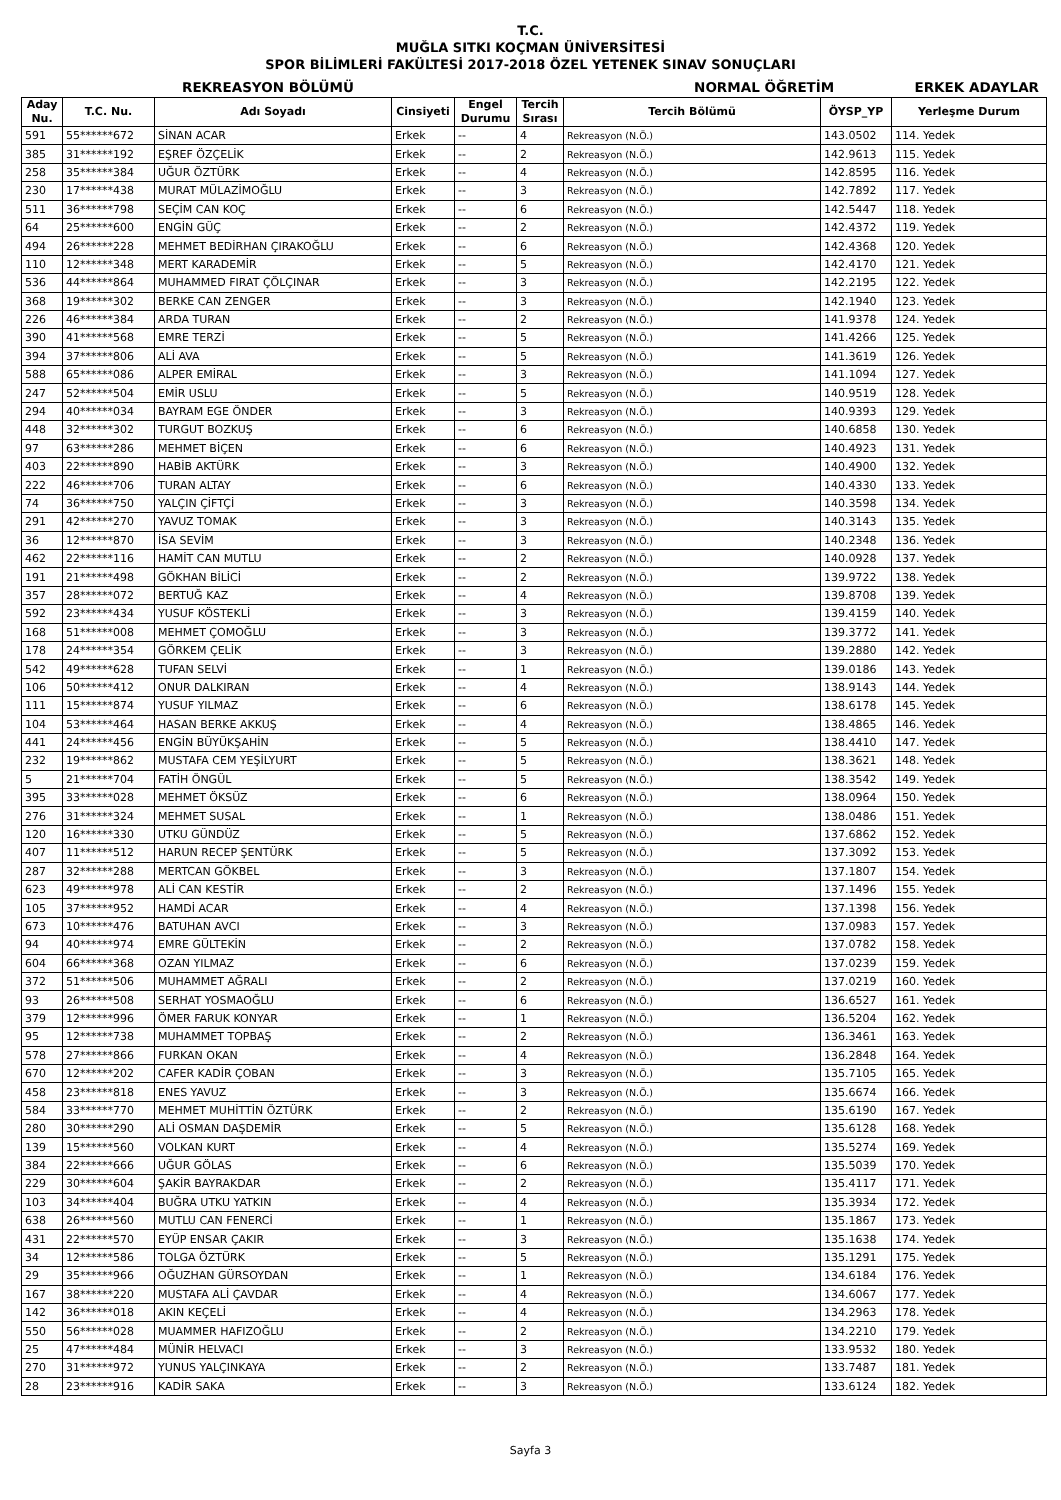T.C.
MUĞLA SITKI KOÇMAN ÜNİVERSİTESİ
SPOR BİLİMLERİ FAKÜLTESİ 2017-2018 ÖZEL YETENEK SINAV SONUÇLARI
REKREASYON BÖLÜMÜ NORMAL ÖĞRETİM ERKEK ADAYLAR
| Aday Nu. | T.C. Nu. | Adı Soyadı | Cinsiyeti | Engel Durumu | Tercih Sırası | Tercih Bölümü | ÖYSP_YP | Yerleşme Durum |
| --- | --- | --- | --- | --- | --- | --- | --- | --- |
| 591 | 55******672 | SİNAN ACAR | Erkek | -- | 4 | Rekreasyon (N.Ö.) | 143.0502 | 114. Yedek |
| 385 | 31******192 | EŞREF ÖZÇELİK | Erkek | -- | 2 | Rekreasyon (N.Ö.) | 142.9613 | 115. Yedek |
| 258 | 35******384 | UĞUR ÖZTÜRK | Erkek | -- | 4 | Rekreasyon (N.Ö.) | 142.8595 | 116. Yedek |
| 230 | 17******438 | MURAT MÜLAZİMOĞLU | Erkek | -- | 3 | Rekreasyon (N.Ö.) | 142.7892 | 117. Yedek |
| 511 | 36******798 | SEÇİM CAN KOÇ | Erkek | -- | 6 | Rekreasyon (N.Ö.) | 142.5447 | 118. Yedek |
| 64 | 25******600 | ENGİN GÜÇ | Erkek | -- | 2 | Rekreasyon (N.Ö.) | 142.4372 | 119. Yedek |
| 494 | 26******228 | MEHMET BEDİRHAN ÇIRAKOĞLU | Erkek | -- | 6 | Rekreasyon (N.Ö.) | 142.4368 | 120. Yedek |
| 110 | 12******348 | MERT KARADEMİR | Erkek | -- | 5 | Rekreasyon (N.Ö.) | 142.4170 | 121. Yedek |
| 536 | 44******864 | MUHAMMED FIRAT ÇÖLÇINAR | Erkek | -- | 3 | Rekreasyon (N.Ö.) | 142.2195 | 122. Yedek |
| 368 | 19******302 | BERKE CAN ZENGER | Erkek | -- | 3 | Rekreasyon (N.Ö.) | 142.1940 | 123. Yedek |
| 226 | 46******384 | ARDA TURAN | Erkek | -- | 2 | Rekreasyon (N.Ö.) | 141.9378 | 124. Yedek |
| 390 | 41******568 | EMRE TERZİ | Erkek | -- | 5 | Rekreasyon (N.Ö.) | 141.4266 | 125. Yedek |
| 394 | 37******806 | ALİ AVA | Erkek | -- | 5 | Rekreasyon (N.Ö.) | 141.3619 | 126. Yedek |
| 588 | 65******086 | ALPER EMİRAL | Erkek | -- | 3 | Rekreasyon (N.Ö.) | 141.1094 | 127. Yedek |
| 247 | 52******504 | EMİR USLU | Erkek | -- | 5 | Rekreasyon (N.Ö.) | 140.9519 | 128. Yedek |
| 294 | 40******034 | BAYRAM EGE ÖNDER | Erkek | -- | 3 | Rekreasyon (N.Ö.) | 140.9393 | 129. Yedek |
| 448 | 32******302 | TURGUT BOZKUŞ | Erkek | -- | 6 | Rekreasyon (N.Ö.) | 140.6858 | 130. Yedek |
| 97 | 63******286 | MEHMET BİÇEN | Erkek | -- | 6 | Rekreasyon (N.Ö.) | 140.4923 | 131. Yedek |
| 403 | 22******890 | HABİB AKTÜRK | Erkek | -- | 3 | Rekreasyon (N.Ö.) | 140.4900 | 132. Yedek |
| 222 | 46******706 | TURAN ALTAY | Erkek | -- | 6 | Rekreasyon (N.Ö.) | 140.4330 | 133. Yedek |
| 74 | 36******750 | YALÇIN ÇİFTÇİ | Erkek | -- | 3 | Rekreasyon (N.Ö.) | 140.3598 | 134. Yedek |
| 291 | 42******270 | YAVUZ TOMAK | Erkek | -- | 3 | Rekreasyon (N.Ö.) | 140.3143 | 135. Yedek |
| 36 | 12******870 | İSA SEVİM | Erkek | -- | 3 | Rekreasyon (N.Ö.) | 140.2348 | 136. Yedek |
| 462 | 22******116 | HAMİT CAN MUTLU | Erkek | -- | 2 | Rekreasyon (N.Ö.) | 140.0928 | 137. Yedek |
| 191 | 21******498 | GÖKHAN BİLİCİ | Erkek | -- | 2 | Rekreasyon (N.Ö.) | 139.9722 | 138. Yedek |
| 357 | 28******072 | BERTUĞ KAZ | Erkek | -- | 4 | Rekreasyon (N.Ö.) | 139.8708 | 139. Yedek |
| 592 | 23******434 | YUSUF KÖSTEKLİ | Erkek | -- | 3 | Rekreasyon (N.Ö.) | 139.4159 | 140. Yedek |
| 168 | 51******008 | MEHMET ÇOMOĞLU | Erkek | -- | 3 | Rekreasyon (N.Ö.) | 139.3772 | 141. Yedek |
| 178 | 24******354 | GÖRKEM ÇELİK | Erkek | -- | 3 | Rekreasyon (N.Ö.) | 139.2880 | 142. Yedek |
| 542 | 49******628 | TUFAN SELVİ | Erkek | -- | 1 | Rekreasyon (N.Ö.) | 139.0186 | 143. Yedek |
| 106 | 50******412 | ONUR DALKIRAN | Erkek | -- | 4 | Rekreasyon (N.Ö.) | 138.9143 | 144. Yedek |
| 111 | 15******874 | YUSUF YILMAZ | Erkek | -- | 6 | Rekreasyon (N.Ö.) | 138.6178 | 145. Yedek |
| 104 | 53******464 | HASAN BERKE AKKUŞ | Erkek | -- | 4 | Rekreasyon (N.Ö.) | 138.4865 | 146. Yedek |
| 441 | 24******456 | ENGİN BÜYÜKŞAHİN | Erkek | -- | 5 | Rekreasyon (N.Ö.) | 138.4410 | 147. Yedek |
| 232 | 19******862 | MUSTAFA CEM YEŞİLYURT | Erkek | -- | 5 | Rekreasyon (N.Ö.) | 138.3621 | 148. Yedek |
| 5 | 21******704 | FATİH ÖNGÜL | Erkek | -- | 5 | Rekreasyon (N.Ö.) | 138.3542 | 149. Yedek |
| 395 | 33******028 | MEHMET ÖKSÜZ | Erkek | -- | 6 | Rekreasyon (N.Ö.) | 138.0964 | 150. Yedek |
| 276 | 31******324 | MEHMET SUSAL | Erkek | -- | 1 | Rekreasyon (N.Ö.) | 138.0486 | 151. Yedek |
| 120 | 16******330 | UTKU GÜNDÜZ | Erkek | -- | 5 | Rekreasyon (N.Ö.) | 137.6862 | 152. Yedek |
| 407 | 11******512 | HARUN RECEP ŞENTÜRK | Erkek | -- | 5 | Rekreasyon (N.Ö.) | 137.3092 | 153. Yedek |
| 287 | 32******288 | MERTCAN GÖKBEL | Erkek | -- | 3 | Rekreasyon (N.Ö.) | 137.1807 | 154. Yedek |
| 623 | 49******978 | ALİ CAN KESTİR | Erkek | -- | 2 | Rekreasyon (N.Ö.) | 137.1496 | 155. Yedek |
| 105 | 37******952 | HAMDİ ACAR | Erkek | -- | 4 | Rekreasyon (N.Ö.) | 137.1398 | 156. Yedek |
| 673 | 10******476 | BATUHAN AVCI | Erkek | -- | 3 | Rekreasyon (N.Ö.) | 137.0983 | 157. Yedek |
| 94 | 40******974 | EMRE GÜLTEKİN | Erkek | -- | 2 | Rekreasyon (N.Ö.) | 137.0782 | 158. Yedek |
| 604 | 66******368 | OZAN YILMAZ | Erkek | -- | 6 | Rekreasyon (N.Ö.) | 137.0239 | 159. Yedek |
| 372 | 51******506 | MUHAMMET AĞRALI | Erkek | -- | 2 | Rekreasyon (N.Ö.) | 137.0219 | 160. Yedek |
| 93 | 26******508 | SERHAT YOSMAOĞLU | Erkek | -- | 6 | Rekreasyon (N.Ö.) | 136.6527 | 161. Yedek |
| 379 | 12******996 | ÖMER FARUK KONYAR | Erkek | -- | 1 | Rekreasyon (N.Ö.) | 136.5204 | 162. Yedek |
| 95 | 12******738 | MUHAMMET TOPBAŞ | Erkek | -- | 2 | Rekreasyon (N.Ö.) | 136.3461 | 163. Yedek |
| 578 | 27******866 | FURKAN OKAN | Erkek | -- | 4 | Rekreasyon (N.Ö.) | 136.2848 | 164. Yedek |
| 670 | 12******202 | CAFER KADİR ÇOBAN | Erkek | -- | 3 | Rekreasyon (N.Ö.) | 135.7105 | 165. Yedek |
| 458 | 23******818 | ENES YAVUZ | Erkek | -- | 3 | Rekreasyon (N.Ö.) | 135.6674 | 166. Yedek |
| 584 | 33******770 | MEHMET MUHİTTİN ÖZTÜRK | Erkek | -- | 2 | Rekreasyon (N.Ö.) | 135.6190 | 167. Yedek |
| 280 | 30******290 | ALİ OSMAN DAŞDEMİR | Erkek | -- | 5 | Rekreasyon (N.Ö.) | 135.6128 | 168. Yedek |
| 139 | 15******560 | VOLKAN KURT | Erkek | -- | 4 | Rekreasyon (N.Ö.) | 135.5274 | 169. Yedek |
| 384 | 22******666 | UĞUR GÖLAS | Erkek | -- | 6 | Rekreasyon (N.Ö.) | 135.5039 | 170. Yedek |
| 229 | 30******604 | ŞAKİR BAYRAKDAR | Erkek | -- | 2 | Rekreasyon (N.Ö.) | 135.4117 | 171. Yedek |
| 103 | 34******404 | BUĞRA UTKU YATKIN | Erkek | -- | 4 | Rekreasyon (N.Ö.) | 135.3934 | 172. Yedek |
| 638 | 26******560 | MUTLU CAN FENERCİ | Erkek | -- | 1 | Rekreasyon (N.Ö.) | 135.1867 | 173. Yedek |
| 431 | 22******570 | EYÜP ENSAR ÇAKIR | Erkek | -- | 3 | Rekreasyon (N.Ö.) | 135.1638 | 174. Yedek |
| 34 | 12******586 | TOLGA ÖZTÜRK | Erkek | -- | 5 | Rekreasyon (N.Ö.) | 135.1291 | 175. Yedek |
| 29 | 35******966 | OĞUZHAN GÜRSOYDAN | Erkek | -- | 1 | Rekreasyon (N.Ö.) | 134.6184 | 176. Yedek |
| 167 | 38******220 | MUSTAFA ALİ ÇAVDAR | Erkek | -- | 4 | Rekreasyon (N.Ö.) | 134.6067 | 177. Yedek |
| 142 | 36******018 | AKIN KEÇELİ | Erkek | -- | 4 | Rekreasyon (N.Ö.) | 134.2963 | 178. Yedek |
| 550 | 56******028 | MUAMMER HAFIZOĞLU | Erkek | -- | 2 | Rekreasyon (N.Ö.) | 134.2210 | 179. Yedek |
| 25 | 47******484 | MÜNİR HELVACI | Erkek | -- | 3 | Rekreasyon (N.Ö.) | 133.9532 | 180. Yedek |
| 270 | 31******972 | YUNUS YALÇINKAYA | Erkek | -- | 2 | Rekreasyon (N.Ö.) | 133.7487 | 181. Yedek |
| 28 | 23******916 | KADİR SAKA | Erkek | -- | 3 | Rekreasyon (N.Ö.) | 133.6124 | 182. Yedek |
Sayfa 3